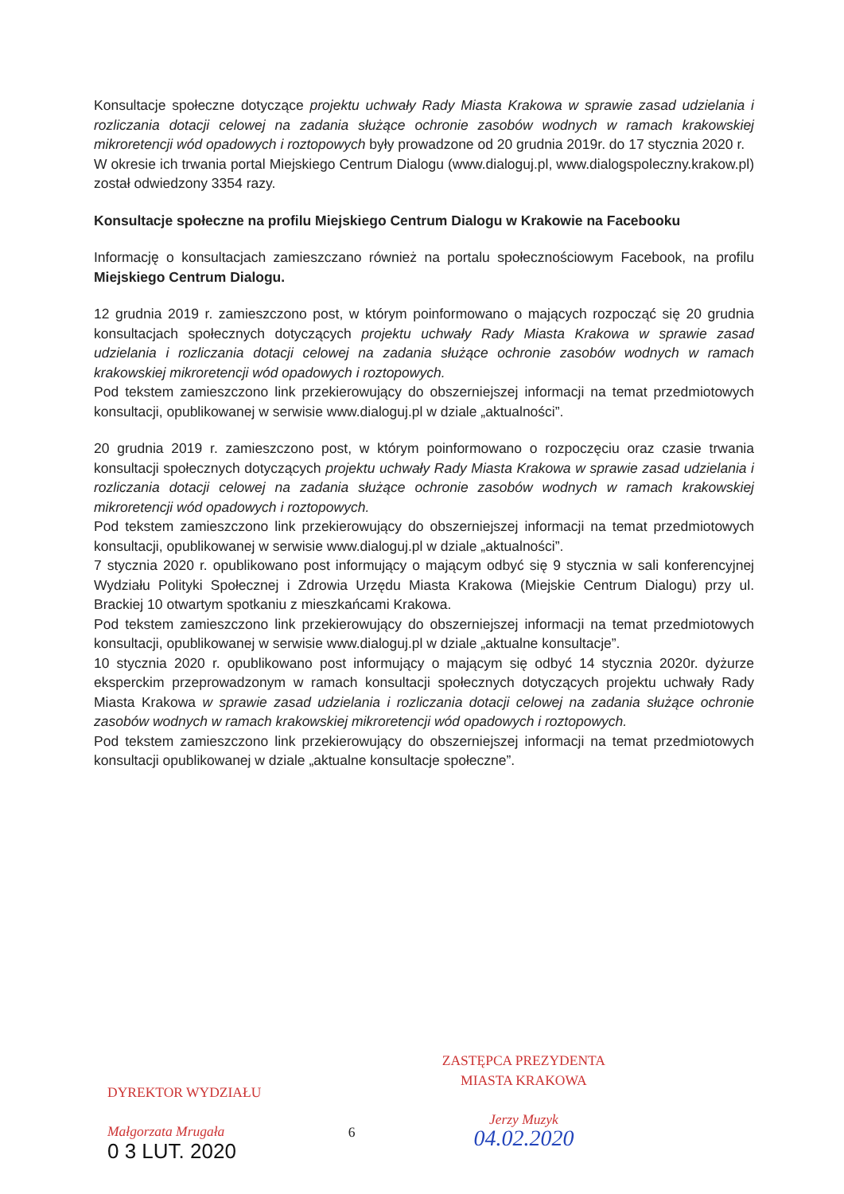Konsultacje społeczne dotyczące projektu uchwały Rady Miasta Krakowa w sprawie zasad udzielania i rozliczania dotacji celowej na zadania służące ochronie zasobów wodnych w ramach krakowskiej mikroretencji wód opadowych i roztopowych były prowadzone od 20 grudnia 2019r. do 17 stycznia 2020 r.
W okresie ich trwania portal Miejskiego Centrum Dialogu (www.dialoguj.pl, www.dialogspoleczny.krakow.pl) został odwiedzony 3354 razy.
Konsultacje społeczne na profilu Miejskiego Centrum Dialogu w Krakowie na Facebooku
Informację o konsultacjach zamieszczano również na portalu społecznościowym Facebook, na profilu Miejskiego Centrum Dialogu.
12 grudnia 2019 r. zamieszczono post, w którym poinformowano o mających rozpocząć się 20 grudnia konsultacjach społecznych dotyczących projektu uchwały Rady Miasta Krakowa w sprawie zasad udzielania i rozliczania dotacji celowej na zadania służące ochronie zasobów wodnych w ramach krakowskiej mikroretencji wód opadowych i roztopowych.
Pod tekstem zamieszczono link przekierowujący do obszerniejszej informacji na temat przedmiotowych konsultacji, opublikowanej w serwisie www.dialoguj.pl w dziale „aktualności”.
20 grudnia 2019 r. zamieszczono post, w którym poinformowano o rozpoczęciu oraz czasie trwania konsultacji społecznych dotyczących projektu uchwały Rady Miasta Krakowa w sprawie zasad udzielania i rozliczania dotacji celowej na zadania służące ochronie zasobów wodnych w ramach krakowskiej mikroretencji wód opadowych i roztopowych.
Pod tekstem zamieszczono link przekierowujący do obszerniejszej informacji na temat przedmiotowych konsultacji, opublikowanej w serwisie www.dialoguj.pl w dziale „aktualności”.
7 stycznia 2020 r. opublikowano post informujący o mającym odbyć się 9 stycznia w sali konferencyjnej Wydziału Polityki Społecznej i Zdrowia Urzędu Miasta Krakowa (Miejskie Centrum Dialogu) przy ul. Brackiej 10 otwartym spotkaniu z mieszkańcami Krakowa.
Pod tekstem zamieszczono link przekierowujący do obszerniejszej informacji na temat przedmiotowych konsultacji, opublikowanej w serwisie www.dialoguj.pl w dziale „aktualne konsultacje”.
10 stycznia 2020 r. opublikowano post informujący o mającym się odbyć 14 stycznia 2020r. dyżurze eksperckim przeprowadzonym w ramach konsultacji społecznych dotyczących projektu uchwały Rady Miasta Krakowa w sprawie zasad udzielania i rozliczania dotacji celowej na zadania służące ochronie zasobów wodnych w ramach krakowskiej mikroretencji wód opadowych i roztopowych.
Pod tekstem zamieszczono link przekierowujący do obszerniejszej informacji na temat przedmiotowych konsultacji opublikowanej w dziale „aktualne konsultacje społeczne”.
DYREKTOR WYDZIAŁU
Małgorzata Mrugała
0 3 LUT. 2020
6
ZASTĘPCA PREZYDENTA
MIASTA KRAKOWA
Jerzy Muzyk
04.02.2020